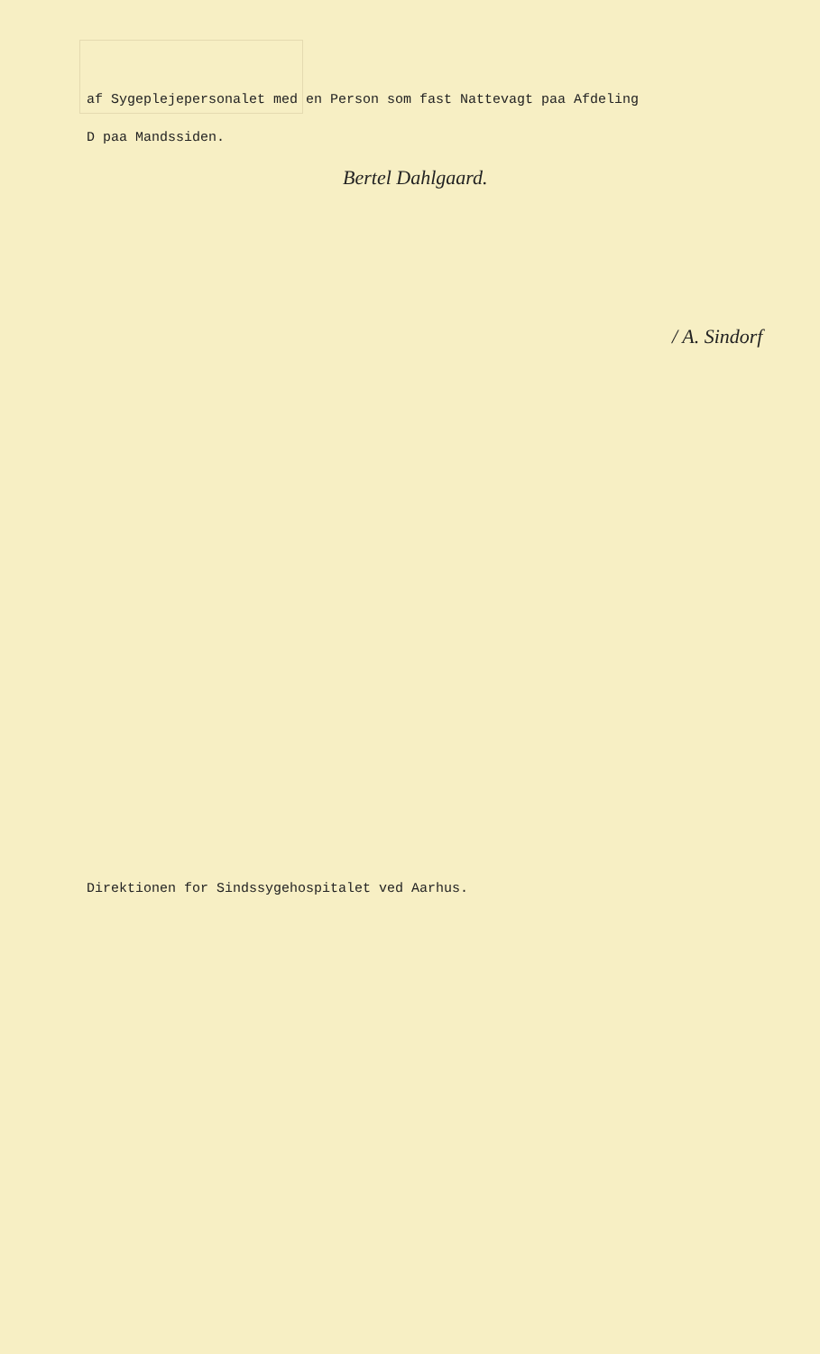af Sygeplejepersonalet med en Person som fast Nattevagt paa Afdeling
D paa Mandssiden.
Bertel Dahlgaard.
/ A. Sindorf
Direktionen for Sindssygehospitalet ved Aarhus.